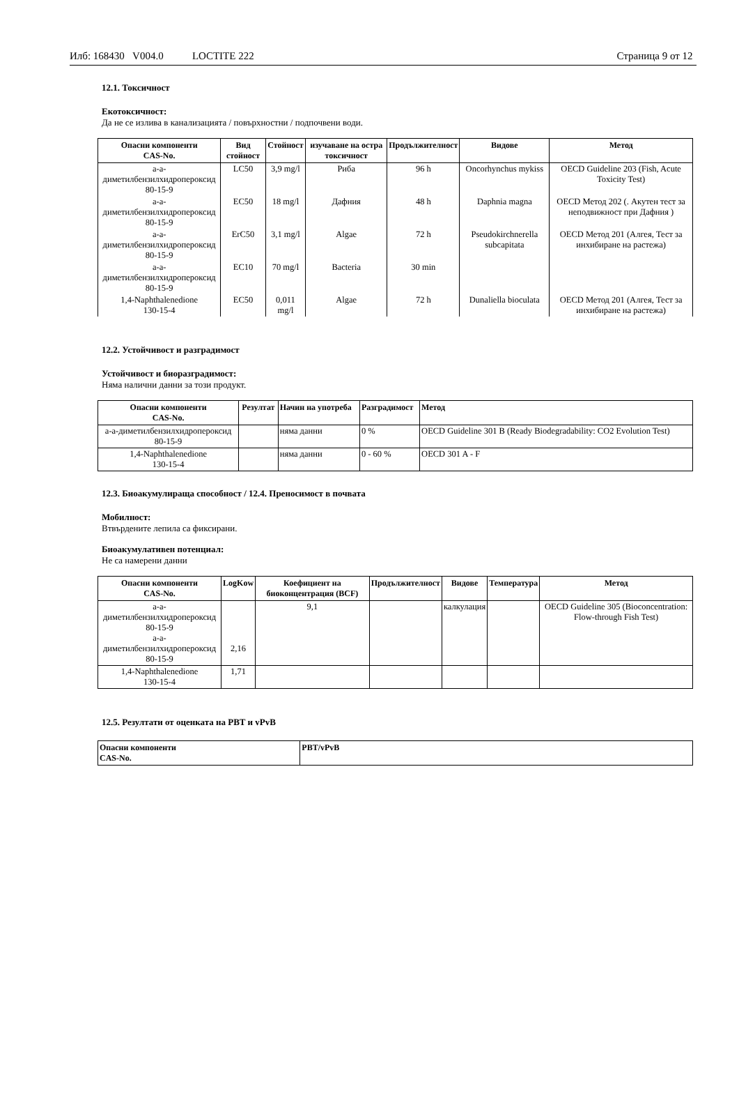Илб: 168430 V004.0 LOCTITE 222
Страница 9 от 12
12.1. Токсичност
Екотоксичност:
Да не се излива в канализацията / повърхностни / подпочвени води.
| Опасни компоненти CAS-No. | Вид стойност | Стойност | изучаване на остра токсичност | Продължителност | Видове | Метод |
| --- | --- | --- | --- | --- | --- | --- |
| a-a-диметилбензилхидропероксид 80-15-9 | LC50 | 3,9 mg/l | Риба | 96 h | Oncorhynchus mykiss | OECD Guideline 203 (Fish, Acute Toxicity Test) |
| a-a-диметилбензилхидропероксид 80-15-9 | EC50 | 18 mg/l | Дафния | 48 h | Daphnia magna | OECD Метод 202 (. Акутен тест за неподвижност при Дафния ) |
| a-a-диметилбензилхидропероксид 80-15-9 | ErC50 | 3,1 mg/l | Algae | 72 h | Pseudokirchnerella subcapitata | OECD Метод 201 (Алгея, Тест за инхибиране на растежа) |
| a-a-диметилбензилхидропероксид 80-15-9 | EC10 | 70 mg/l | Bacteria | 30 min | | |
| 1,4-Naphthalenedione 130-15-4 | EC50 | 0,011 mg/l | Algae | 72 h | Dunaliella bioculata | OECD Метод 201 (Алгея, Тест за инхибиране на растежа) |
12.2. Устойчивост и разградимост
Устойчивост и биоразградимост:
Няма налични данни за този продукт.
| Опасни компоненти CAS-No. | Резултат | Начин на употреба | Разградимост | Метод |
| --- | --- | --- | --- | --- |
| a-a-диметилбензилхидропероксид 80-15-9 | | няма данни | 0 % | OECD Guideline 301 B (Ready Biodegradability: CO2 Evolution Test) |
| 1,4-Naphthalenedione 130-15-4 | | няма данни | 0 - 60 % | OECD 301 A - F |
12.3. Биоакумулираща способност / 12.4. Преносимост в почвата
Мобилност:
Втвърдените лепила са фиксирани.
Биоакумулативен потенциал:
Не са намерени данни
| Опасни компоненти CAS-No. | LogKow | Коефициент на биоконцентрация (BCF) | Продължителност | Видове | Температура | Метод |
| --- | --- | --- | --- | --- | --- | --- |
| a-a-диметилбензилхидропероксид 80-15-9 a-a-диметилбензилхидропероксид 80-15-9 | 2,16 | 9,1 | | калкулация | | OECD Guideline 305 (Bioconcentration: Flow-through Fish Test) |
| 1,4-Naphthalenedione 130-15-4 | 1,71 | | | | | |
12.5. Резултати от оценката на PBT и vPvB
| Опасни компоненти CAS-No. | PBT/vPvB |
| --- | --- |